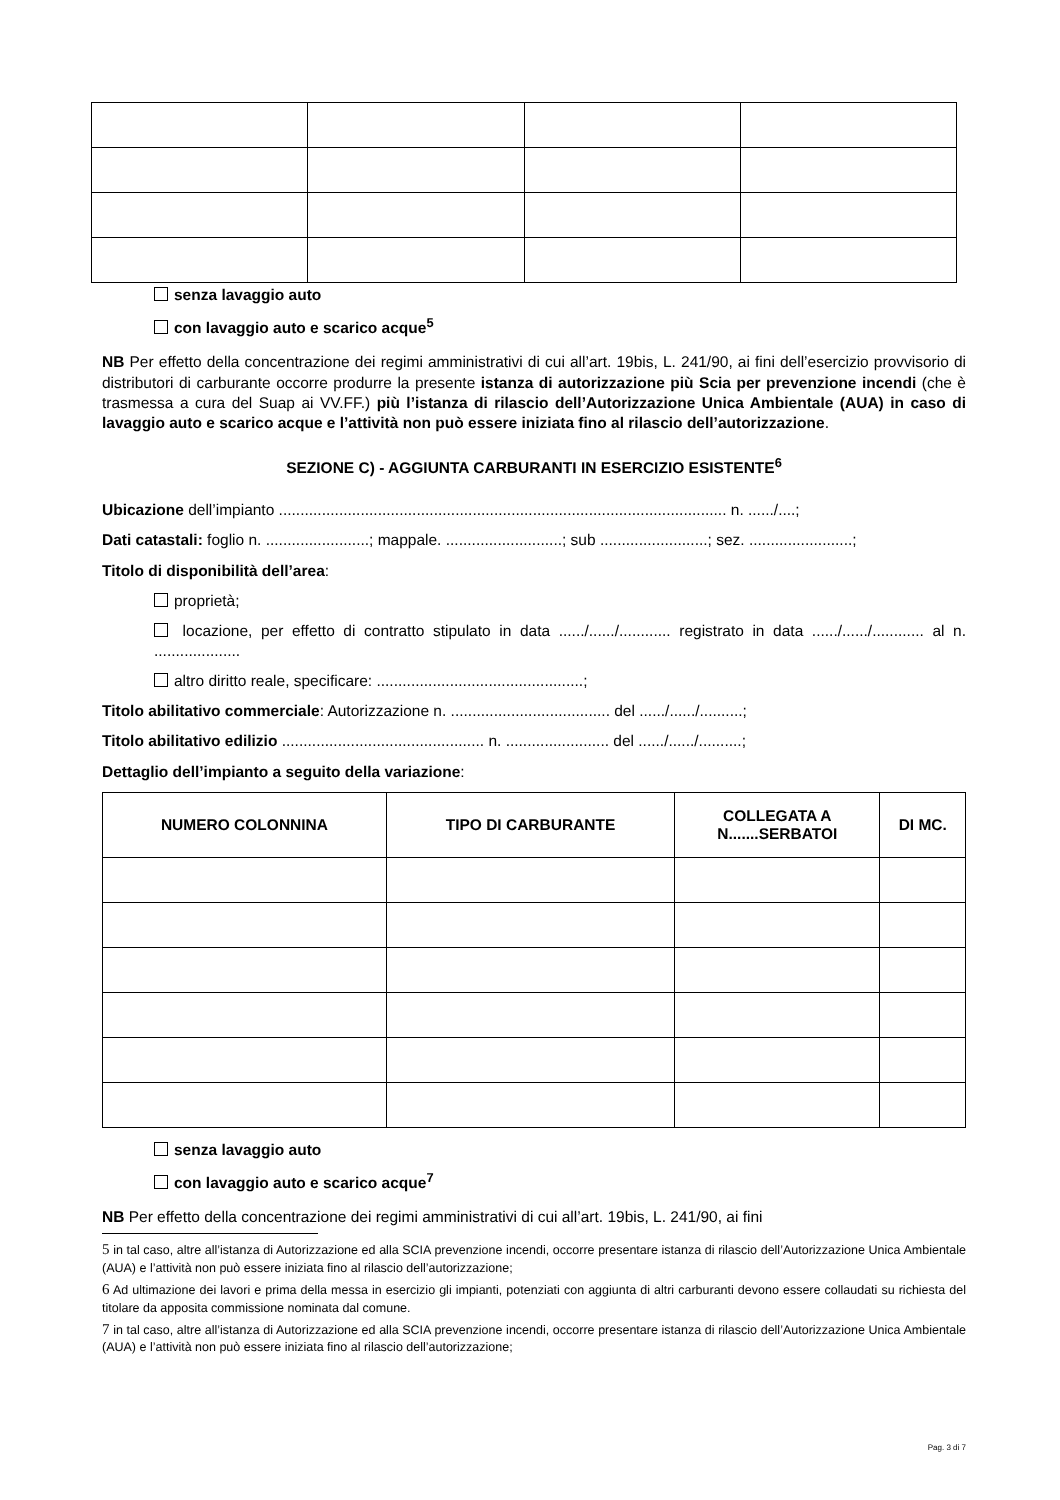senza lavaggio auto
con lavaggio auto e scarico acque<sup>5</sup>
NB Per effetto della concentrazione dei regimi amministrativi di cui all’art. 19bis, L. 241/90, ai fini dell’esercizio provvisorio di distributori di carburante occorre produrre la presente istanza di autorizzazione più Scia per prevenzione incendi (che è trasmessa a cura del Suap ai VV.FF.) più l’istanza di rilascio dell’Autorizzazione Unica Ambientale (AUA) in caso di lavaggio auto e scarico acque e l’attività non può essere iniziata fino al rilascio dell’autorizzazione.
SEZIONE C) - AGGIUNTA CARBURANTI IN ESERCIZIO ESISTENTE<sup>6</sup>
Ubicazione dell’impianto ........................................................................................................ n. ....../....;
Dati catastali: foglio n. ........................; mappale. ...........................; sub .........................; sez. ........................;
Titolo di disponibilità dell’area:
proprietà;
locazione, per effetto di contratto stipulato in data ....../....../............ registrato in data ....../....../............ al n. ....................
altro diritto reale, specificare: ................................................;
Titolo abilitativo commerciale: Autorizzazione n. ..................................... del ....../....../..........;
Titolo abilitativo edilizio ............................................... n. ........................ del ....../....../..........;
Dettaglio dell’impianto a seguito della variazione:
| NUMERO COLONNINA | TIPO DI CARBURANTE | COLLEGATA A N.......SERBATOI | DI MC. |
| --- | --- | --- | --- |
senza lavaggio auto
con lavaggio auto e scarico acque<sup>7</sup>
NB Per effetto della concentrazione dei regimi amministrativi di cui all’art. 19bis, L. 241/90, ai fini
5 in tal caso, altre all’istanza di Autorizzazione ed alla SCIA prevenzione incendi, occorre presentare istanza di rilascio dell’Autorizzazione Unica Ambientale (AUA) e l’attività non può essere iniziata fino al rilascio dell’autorizzazione;
6 Ad ultimazione dei lavori e prima della messa in esercizio gli impianti, potenziati con aggiunta di altri carburanti devono essere collaudati su richiesta del titolare da apposita commissione nominata dal comune.
7 in tal caso, altre all’istanza di Autorizzazione ed alla SCIA prevenzione incendi, occorre presentare istanza di rilascio dell’Autorizzazione Unica Ambientale (AUA) e l’attività non può essere iniziata fino al rilascio dell’autorizzazione;
Pag. 3 di 7